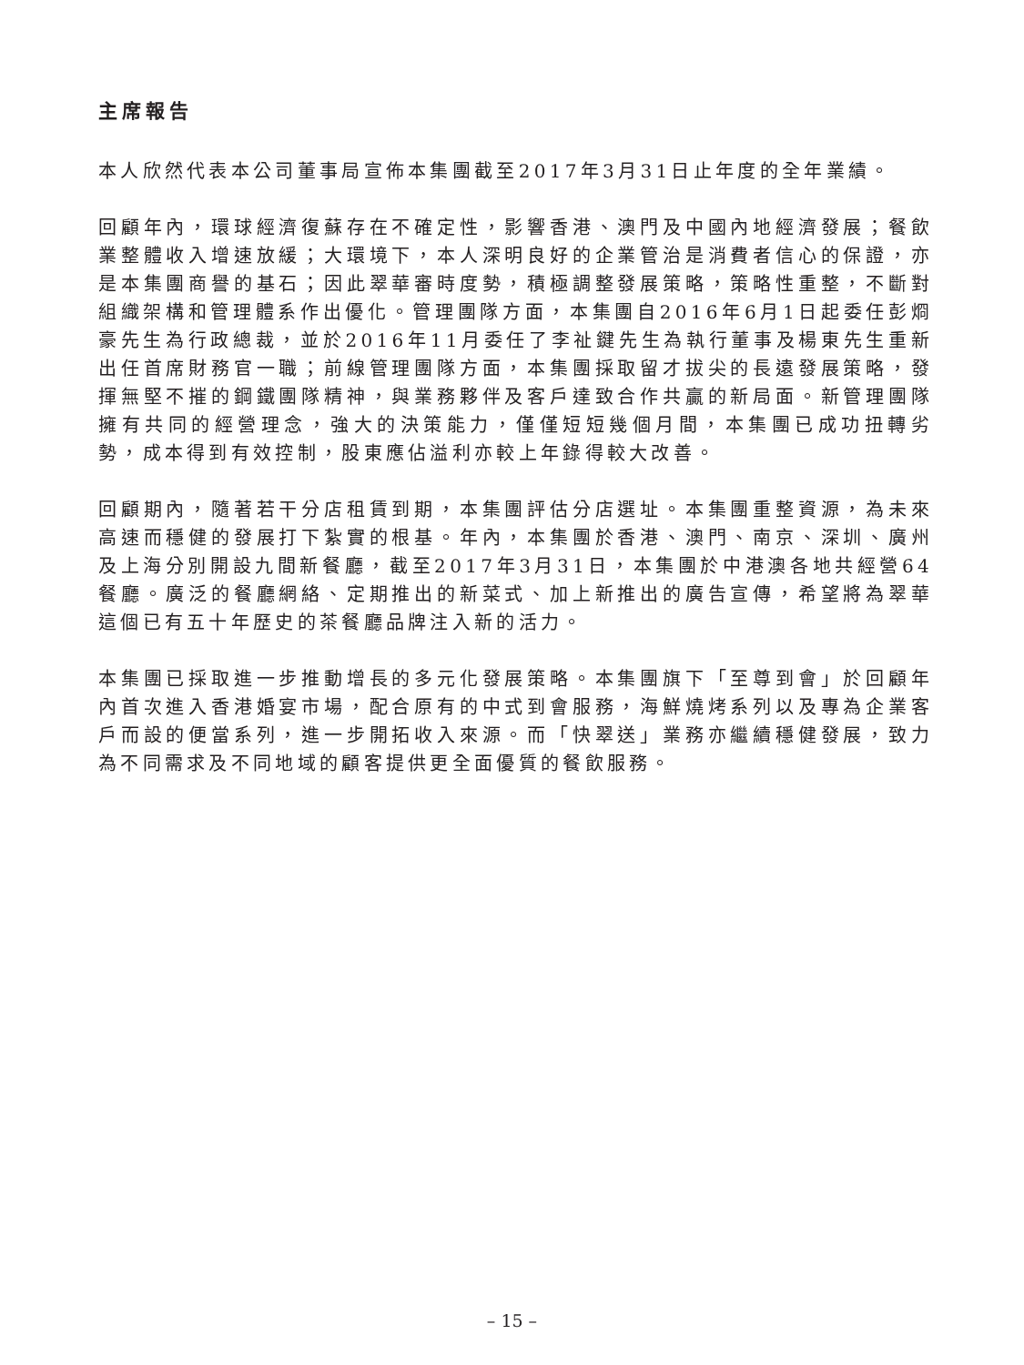主席報告
本人欣然代表本公司董事局宣佈本集團截至2017年3月31日止年度的全年業績。
回顧年內，環球經濟復蘇存在不確定性，影響香港、澳門及中國內地經濟發展；餐飲業整體收入增速放緩；大環境下，本人深明良好的企業管治是消費者信心的保證，亦是本集團商譽的基石；因此翠華審時度勢，積極調整發展策略，策略性重整，不斷對組織架構和管理體系作出優化。管理團隊方面，本集團自2016年6月1日起委任彭烱豪先生為行政總裁，並於2016年11月委任了李祉鍵先生為執行董事及楊東先生重新出任首席財務官一職；前線管理團隊方面，本集團採取留才拔尖的長遠發展策略，發揮無堅不摧的鋼鐵團隊精神，與業務夥伴及客戶達致合作共贏的新局面。新管理團隊擁有共同的經營理念，強大的決策能力，僅僅短短幾個月間，本集團已成功扭轉劣勢，成本得到有效控制，股東應佔溢利亦較上年錄得較大改善。
回顧期內，隨著若干分店租賃到期，本集團評估分店選址。本集團重整資源，為未來高速而穩健的發展打下紮實的根基。年內，本集團於香港、澳門、南京、深圳、廣州及上海分別開設九間新餐廳，截至2017年3月31日，本集團於中港澳各地共經營64餐廳。廣泛的餐廳網絡、定期推出的新菜式、加上新推出的廣告宣傳，希望將為翠華這個已有五十年歷史的茶餐廳品牌注入新的活力。
本集團已採取進一步推動增長的多元化發展策略。本集團旗下「至尊到會」於回顧年內首次進入香港婚宴市場，配合原有的中式到會服務，海鮮燒烤系列以及專為企業客戶而設的便當系列，進一步開拓收入來源。而「快翠送」業務亦繼續穩健發展，致力為不同需求及不同地域的顧客提供更全面優質的餐飲服務。
– 15 –